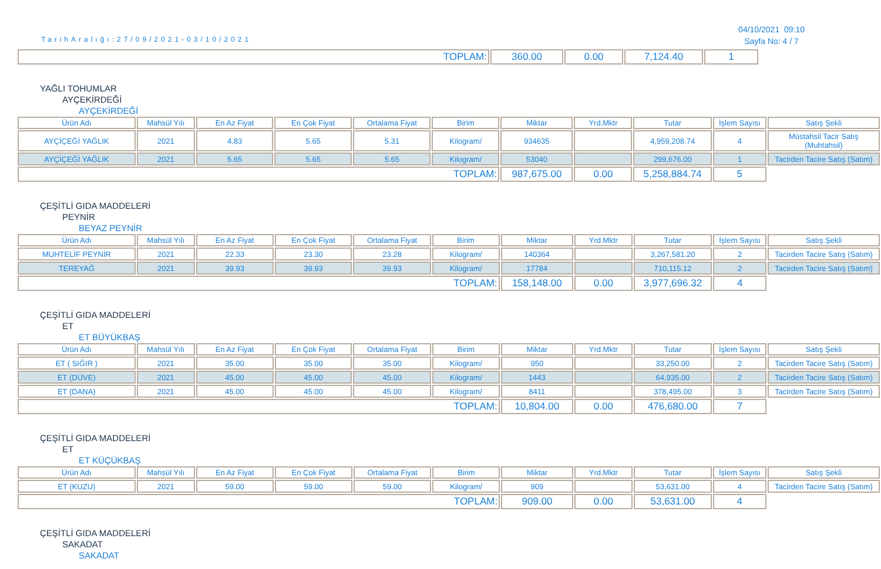TarihAralığı:27/09/2021-03/10/2021
04/10/2021 09:10
Sayfa No: 4 / 7
| TOPLAM: | 360.00 | 0.00 | 7,124.40 | 1 |
YAĞLI TOHUMLAR
AYÇEKİRDEĞİ
AYÇEKİRDEĞİ
| Ürün Adı | Mahsül Yılı | En Az Fiyat | En Çok Fiyat | Ortalama Fiyat | Birim | Miktar | Yrd.Mktr | Tutar | İşlem Sayısı | Satış Şekli |
| --- | --- | --- | --- | --- | --- | --- | --- | --- | --- | --- |
| AYÇİÇEĞİ YAĞLIK | 2021 | 4.83 | 5.65 | 5.31 | Kilogram/ | 934635 | | 4,959,208.74 | 4 | Müstahsil Tacir Satış (Muhtahsil) |
| AYÇİÇEĞİ YAĞLIK | 2021 | 5.65 | 5.65 | 5.65 | Kilogram/ | 53040 | | 299,676.00 | 1 | Tacirden Tacire Satış (Satım) |
| TOPLAM: | | | | | | 987,675.00 | 0.00 | 5,258,884.74 | 5 | |
ÇEŞİTLİ GIDA MADDELERİ
PEYNİR
BEYAZ PEYNİR
| Ürün Adı | Mahsül Yılı | En Az Fiyat | En Çok Fiyat | Ortalama Fiyat | Birim | Miktar | Yrd.Mktr | Tutar | İşlem Sayısı | Satış Şekli |
| --- | --- | --- | --- | --- | --- | --- | --- | --- | --- | --- |
| MUHTELİF PEYNİR | 2021 | 22.33 | 23.30 | 23.28 | Kilogram/ | 140364 | | 3,267,581.20 | 2 | Tacirden Tacire Satış (Satım) |
| TEREYAĞ | 2021 | 39.93 | 39.93 | 39.93 | Kilogram/ | 17784 | | 710,115.12 | 2 | Tacirden Tacire Satış (Satım) |
| TOPLAM: | | | | | | 158,148.00 | 0.00 | 3,977,696.32 | 4 | |
ÇEŞİTLİ GIDA MADDELERİ
ET
ET BÜYÜKBAŞ
| Ürün Adı | Mahsül Yılı | En Az Fiyat | En Çok Fiyat | Ortalama Fiyat | Birim | Miktar | Yrd.Mktr | Tutar | İşlem Sayısı | Satış Şekli |
| --- | --- | --- | --- | --- | --- | --- | --- | --- | --- | --- |
| ET ( SIĞIR ) | 2021 | 35.00 | 35.00 | 35.00 | Kilogram/ | 950 | | 33,250.00 | 2 | Tacirden Tacire Satış (Satım) |
| ET (DÜVE) | 2021 | 45.00 | 45.00 | 45.00 | Kilogram/ | 1443 | | 64,935.00 | 2 | Tacirden Tacire Satış (Satım) |
| ET (DANA) | 2021 | 45.00 | 45.00 | 45.00 | Kilogram/ | 8411 | | 378,495.00 | 3 | Tacirden Tacire Satış (Satım) |
| TOPLAM: | | | | | | 10,804.00 | 0.00 | 476,680.00 | 7 | |
ÇEŞİTLİ GIDA MADDELERİ
ET
ET KÜÇÜKBAŞ
| Ürün Adı | Mahsül Yılı | En Az Fiyat | En Çok Fiyat | Ortalama Fiyat | Birim | Miktar | Yrd.Mktr | Tutar | İşlem Sayısı | Satış Şekli |
| --- | --- | --- | --- | --- | --- | --- | --- | --- | --- | --- |
| ET (KUZU) | 2021 | 59.00 | 59.00 | 59.00 | Kilogram/ | 909 | | 53,631.00 | 4 | Tacirden Tacire Satış (Satım) |
| TOPLAM: | | | | | | 909.00 | 0.00 | 53,631.00 | 4 | |
ÇEŞİTLİ GIDA MADDELERİ
SAKADAT
SAKADAT